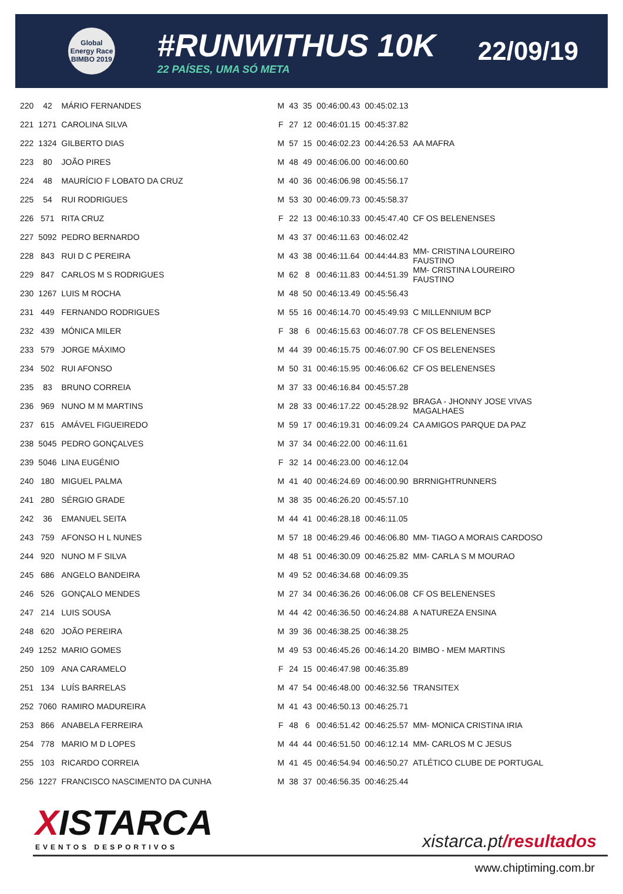Global Energy Race BIMBO 2019
#RUNWITHUS 10K
22 PAÍSES, UMA SÓ META
22/09/19
| 220 | 42 | MÁRIO FERNANDES | M | 43 | 35 | 00:46:00.43 | 00:45:02.13 | |
| 221 | 1271 | CAROLINA SILVA | F | 27 | 12 | 00:46:01.15 | 00:45:37.82 | |
| 222 | 1324 | GILBERTO DIAS | M | 57 | 15 | 00:46:02.23 | 00:44:26.53 | AA MAFRA |
| 223 | 80 | JOÃO PIRES | M | 48 | 49 | 00:46:06.00 | 00:46:00.60 | |
| 224 | 48 | MAURÍCIO F LOBATO DA CRUZ | M | 40 | 36 | 00:46:06.98 | 00:45:56.17 | |
| 225 | 54 | RUI RODRIGUES | M | 53 | 30 | 00:46:09.73 | 00:45:58.37 | |
| 226 | 571 | RITA CRUZ | F | 22 | 13 | 00:46:10.33 | 00:45:47.40 | CF OS BELENENSES |
| 227 | 5092 | PEDRO BERNARDO | M | 43 | 37 | 00:46:11.63 | 00:46:02.42 | |
| 228 | 843 | RUI D C PEREIRA | M | 43 | 38 | 00:46:11.64 | 00:44:44.83 | MM- CRISTINA LOUREIRO FAUSTINO |
| 229 | 847 | CARLOS M S RODRIGUES | M | 62 | 8 | 00:46:11.83 | 00:44:51.39 | MM- CRISTINA LOUREIRO FAUSTINO |
| 230 | 1267 | LUIS M ROCHA | M | 48 | 50 | 00:46:13.49 | 00:45:56.43 | |
| 231 | 449 | FERNANDO RODRIGUES | M | 55 | 16 | 00:46:14.70 | 00:45:49.93 | C MILLENNIUM BCP |
| 232 | 439 | MÓNICA MILER | F | 38 | 6 | 00:46:15.63 | 00:46:07.78 | CF OS BELENENSES |
| 233 | 579 | JORGE MÁXIMO | M | 44 | 39 | 00:46:15.75 | 00:46:07.90 | CF OS BELENENSES |
| 234 | 502 | RUI AFONSO | M | 50 | 31 | 00:46:15.95 | 00:46:06.62 | CF OS BELENENSES |
| 235 | 83 | BRUNO CORREIA | M | 37 | 33 | 00:46:16.84 | 00:45:57.28 | |
| 236 | 969 | NUNO M M MARTINS | M | 28 | 33 | 00:46:17.22 | 00:45:28.92 | BRAGA - JHONNY JOSE VIVAS MAGALHAES |
| 237 | 615 | AMÁVEL FIGUEIREDO | M | 59 | 17 | 00:46:19.31 | 00:46:09.24 | CA AMIGOS PARQUE DA PAZ |
| 238 | 5045 | PEDRO GONÇALVES | M | 37 | 34 | 00:46:22.00 | 00:46:11.61 | |
| 239 | 5046 | LINA EUGÉNIO | F | 32 | 14 | 00:46:23.00 | 00:46:12.04 | |
| 240 | 180 | MIGUEL PALMA | M | 41 | 40 | 00:46:24.69 | 00:46:00.90 | BRRNIGHTRUNNERS |
| 241 | 280 | SÉRGIO GRADE | M | 38 | 35 | 00:46:26.20 | 00:45:57.10 | |
| 242 | 36 | EMANUEL SEITA | M | 44 | 41 | 00:46:28.18 | 00:46:11.05 | |
| 243 | 759 | AFONSO H L NUNES | M | 57 | 18 | 00:46:29.46 | 00:46:06.80 | MM- TIAGO A MORAIS CARDOSO |
| 244 | 920 | NUNO M F SILVA | M | 48 | 51 | 00:46:30.09 | 00:46:25.82 | MM- CARLA S M MOURAO |
| 245 | 686 | ANGELO BANDEIRA | M | 49 | 52 | 00:46:34.68 | 00:46:09.35 | |
| 246 | 526 | GONÇALO MENDES | M | 27 | 34 | 00:46:36.26 | 00:46:06.08 | CF OS BELENENSES |
| 247 | 214 | LUIS SOUSA | M | 44 | 42 | 00:46:36.50 | 00:46:24.88 | A NATUREZA ENSINA |
| 248 | 620 | JOÃO PEREIRA | M | 39 | 36 | 00:46:38.25 | 00:46:38.25 | |
| 249 | 1252 | MARIO GOMES | M | 49 | 53 | 00:46:45.26 | 00:46:14.20 | BIMBO - MEM MARTINS |
| 250 | 109 | ANA CARAMELO | F | 24 | 15 | 00:46:47.98 | 00:46:35.89 | |
| 251 | 134 | LUÍS BARRELAS | M | 47 | 54 | 00:46:48.00 | 00:46:32.56 | TRANSITEX |
| 252 | 7060 | RAMIRO MADUREIRA | M | 41 | 43 | 00:46:50.13 | 00:46:25.71 | |
| 253 | 866 | ANABELA FERREIRA | F | 48 | 6 | 00:46:51.42 | 00:46:25.57 | MM- MONICA CRISTINA IRIA |
| 254 | 778 | MARIO M D LOPES | M | 44 | 44 | 00:46:51.50 | 00:46:12.14 | MM- CARLOS M C JESUS |
| 255 | 103 | RICARDO CORREIA | M | 41 | 45 | 00:46:54.94 | 00:46:50.27 | ATLÉTICO CLUBE DE PORTUGAL |
| 256 | 1227 | FRANCISCO NASCIMENTO DA CUNHA | M | 38 | 37 | 00:46:56.35 | 00:46:25.44 | |
XISTARCA
EVENTOS DESPORTIVOS
xistarca.pt/resultados
www.chiptiming.com.br